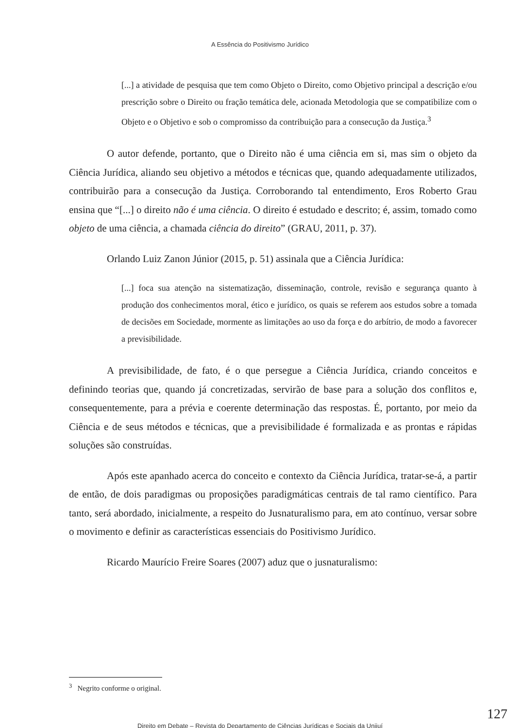A Essência do Positivismo Jurídico
[...] a atividade de pesquisa que tem como Objeto o Direito, como Objetivo principal a descrição e/ou prescrição sobre o Direito ou fração temática dele, acionada Metodologia que se compatibilize com o Objeto e o Objetivo e sob o compromisso da contribuição para a consecução da Justiça.<sup>3</sup>
O autor defende, portanto, que o Direito não é uma ciência em si, mas sim o objeto da Ciência Jurídica, aliando seu objetivo a métodos e técnicas que, quando adequadamente utilizados, contribuirão para a consecução da Justiça. Corroborando tal entendimento, Eros Roberto Grau ensina que “[...] o direito não é uma ciência. O direito é estudado e descrito; é, assim, tomado como objeto de uma ciência, a chamada ciência do direito” (GRAU, 2011, p. 37).
Orlando Luiz Zanon Júnior (2015, p. 51) assinala que a Ciência Jurídica:
[...] foca sua atenção na sistematização, disseminação, controle, revisão e segurança quanto à produção dos conhecimentos moral, ético e jurídico, os quais se referem aos estudos sobre a tomada de decisões em Sociedade, mormente as limitações ao uso da força e do arbítrio, de modo a favorecer a previsibilidade.
A previsibilidade, de fato, é o que persegue a Ciência Jurídica, criando conceitos e definindo teorias que, quando já concretizadas, servirão de base para a solução dos conflitos e, consequentemente, para a prévia e coerente determinação das respostas. É, portanto, por meio da Ciência e de seus métodos e técnicas, que a previsibilidade é formalizada e as prontas e rápidas soluções são construídas.
Após este apanhado acerca do conceito e contexto da Ciência Jurídica, tratar-se-á, a partir de então, de dois paradigmas ou proposições paradigmáticas centrais de tal ramo científico. Para tanto, será abordado, inicialmente, a respeito do Jusnaturalismo para, em ato contínuo, versar sobre o movimento e definir as características essenciais do Positivismo Jurídico.
Ricardo Maurício Freire Soares (2007) aduz que o jusnaturalismo:
<sup>3</sup> Negrito conforme o original.
127
Direito em Debate – Revista do Departamento de Ciências Jurídicas e Sociais da Unijuí